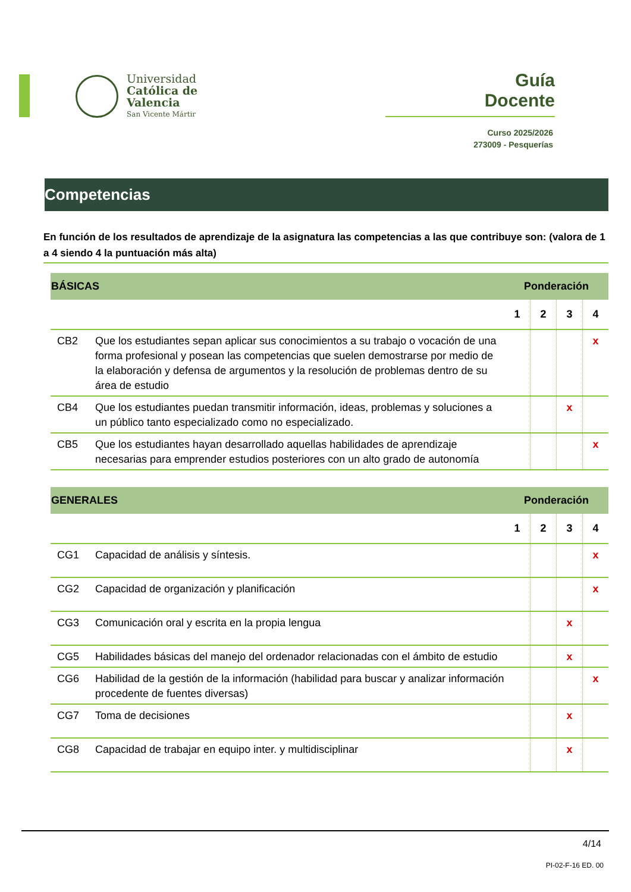Universidad
Católica de
Valencia
San Vicente Mártir
Guía
Docente
Curso 2025/2026
273009 - Pesquerías
Competencias
En función de los resultados de aprendizaje de la asignatura las competencias a las que contribuye son: (valora de 1 a 4 siendo 4 la puntuación más alta)
| BÁSICAS | | Ponderación | | | |
| --- | --- | --- | --- | --- | --- |
| | | 1 | 2 | 3 | 4 |
| CB2 | Que los estudiantes sepan aplicar sus conocimientos a su trabajo o vocación de una forma profesional y posean las competencias que suelen demostrarse por medio de la elaboración y defensa de argumentos y la resolución de problemas dentro de su área de estudio | | | | x |
| CB4 | Que los estudiantes puedan transmitir información, ideas, problemas y soluciones a un público tanto especializado como no especializado. | | | x | |
| CB5 | Que los estudiantes hayan desarrollado aquellas habilidades de aprendizaje necesarias para emprender estudios posteriores con un alto grado de autonomía | | | | x |
| GENERALES | | Ponderación | | | |
| --- | --- | --- | --- | --- | --- |
| | | 1 | 2 | 3 | 4 |
| CG1 | Capacidad de análisis y síntesis. | | | | x |
| CG2 | Capacidad de organización y planificación | | | | x |
| CG3 | Comunicación oral y escrita en la propia lengua | | | x | |
| CG5 | Habilidades básicas del manejo del ordenador relacionadas con el ámbito de estudio | | | x | |
| CG6 | Habilidad de la gestión de la información (habilidad para buscar y analizar información procedente de fuentes diversas) | | | | x |
| CG7 | Toma de decisiones | | | x | |
| CG8 | Capacidad de trabajar en equipo inter. y multidisciplinar | | | x | |
4/14
PI-02-F-16 ED. 00